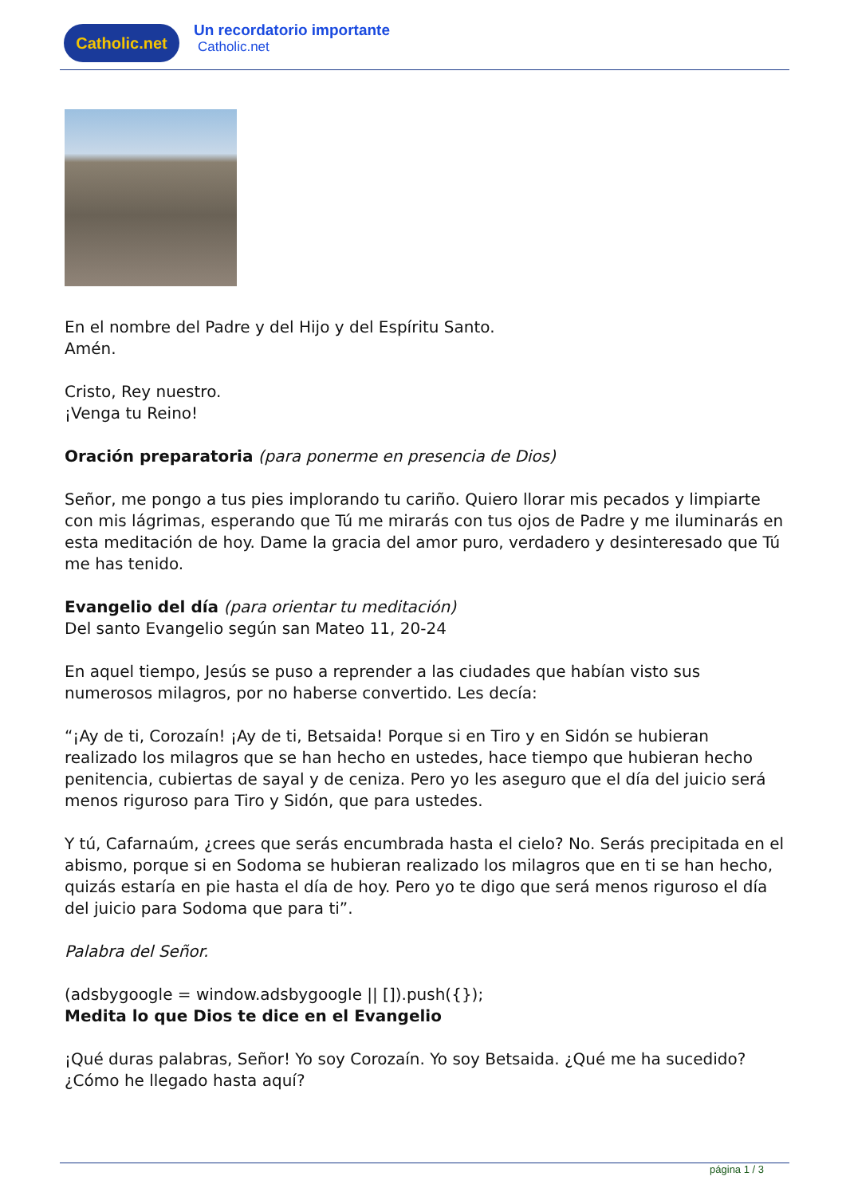Catholic.net
Un recordatorio importante
Catholic.net
En el nombre del Padre y del Hijo y del Espíritu Santo.
Amén.
Cristo, Rey nuestro.
¡Venga tu Reino!
Oración preparatoria (para ponerme en presencia de Dios)
Señor, me pongo a tus pies implorando tu cariño. Quiero llorar mis pecados y limpiarte con mis lágrimas, esperando que Tú me mirarás con tus ojos de Padre y me iluminarás en esta meditación de hoy. Dame la gracia del amor puro, verdadero y desinteresado que Tú me has tenido.
Evangelio del día (para orientar tu meditación)
Del santo Evangelio según san Mateo 11, 20-24
En aquel tiempo, Jesús se puso a reprender a las ciudades que habían visto sus numerosos milagros, por no haberse convertido. Les decía:
“¡Ay de ti, Corozaín! ¡Ay de ti, Betsaida! Porque si en Tiro y en Sidón se hubieran realizado los milagros que se han hecho en ustedes, hace tiempo que hubieran hecho penitencia, cubiertas de sayal y de ceniza. Pero yo les aseguro que el día del juicio será menos riguroso para Tiro y Sidón, que para ustedes.
Y tú, Cafarnaúm, ¿crees que serás encumbrada hasta el cielo? No. Serás precipitada en el abismo, porque si en Sodoma se hubieran realizado los milagros que en ti se han hecho, quizás estaría en pie hasta el día de hoy. Pero yo te digo que será menos riguroso el día del juicio para Sodoma que para ti”.
Palabra del Señor.
(adsbygoogle = window.adsbygoogle || []).push({});
Medita lo que Dios te dice en el Evangelio
¡Qué duras palabras, Señor! Yo soy Corozaín. Yo soy Betsaida. ¿Qué me ha sucedido? ¿Cómo he llegado hasta aquí?
página 1 / 3